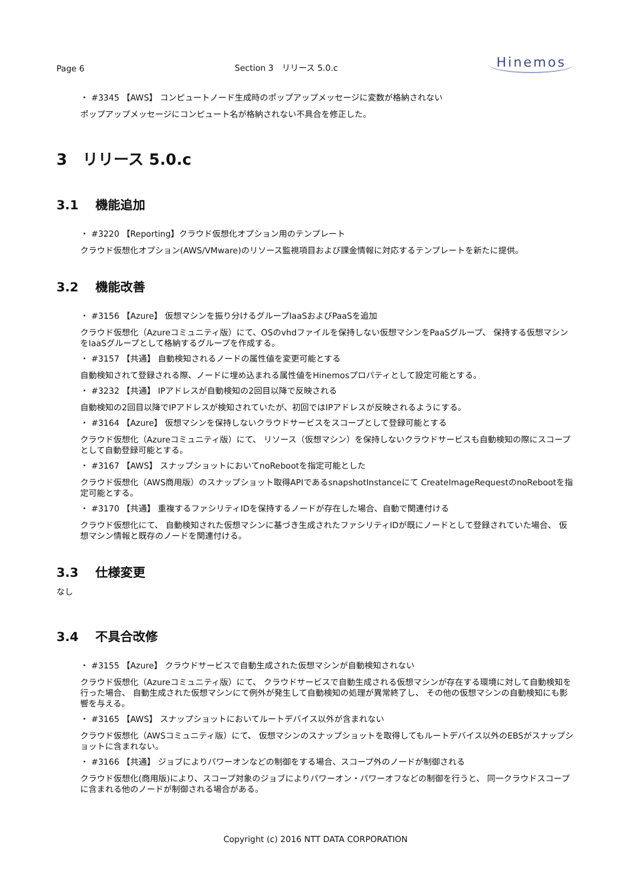Page 6 Section 3　リリース 5.0.c Hinemos
・ #3345 【AWS】 コンピュートノード生成時のポップアップメッセージに変数が格納されない
ポップアップメッセージにコンピュート名が格納されない不具合を修正した。
3　リリース 5.0.c
3.1　 機能追加
・ #3220 【Reporting】クラウド仮想化オプション用のテンプレート
クラウド仮想化オプション(AWS/VMware)のリソース監視項目および課金情報に対応するテンプレートを新たに提供。
3.2　 機能改善
・ #3156 【Azure】 仮想マシンを振り分けるグループIaaSおよびPaaSを追加
クラウド仮想化（Azureコミュニティ版）にて、OSのvhdファイルを保持しない仮想マシンをPaaSグループ、 保持する仮想マシンをIaaSグループとして格納するグループを作成する。
・ #3157 【共通】 自動検知されるノードの属性値を変更可能とする
自動検知されて登録される際、ノードに埋め込まれる属性値をHinemosプロパティとして設定可能とする。
・ #3232 【共通】 IPアドレスが自動検知の2回目以降で反映される
自動検知の2回目以降でIPアドレスが検知されていたが、初回ではIPアドレスが反映されるようにする。
・ #3164 【Azure】 仮想マシンを保持しないクラウドサービスをスコープとして登録可能とする
クラウド仮想化（Azureコミュニティ版）にて、 リソース（仮想マシン）を保持しないクラウドサービスも自動検知の際にスコープとして自動登録可能とする。
・ #3167 【AWS】 スナップショットにおいてnoRebootを指定可能とした
クラウド仮想化（AWS商用版）のスナップショット取得APIであるsnapshotInstanceにて CreateImageRequestのnoRebootを指定可能とする。
・ #3170 【共通】 重複するファシリティIDを保持するノードが存在した場合、自動で関連付ける
クラウド仮想化にて、 自動検知された仮想マシンに基づき生成されたファシリティIDが既にノードとして登録されていた場合、 仮想マシン情報と既存のノードを関連付ける。
3.3　 仕様変更
なし
3.4　 不具合改修
・ #3155 【Azure】 クラウドサービスで自動生成された仮想マシンが自動検知されない
クラウド仮想化（Azureコミュニティ版）にて、 クラウドサービスで自動生成される仮想マシンが存在する環境に対して自動検知を行った場合、 自動生成された仮想マシンにて例外が発生して自動検知の処理が異常終了し、 その他の仮想マシンの自動検知にも影響を与える。
・ #3165 【AWS】 スナップショットにおいてルートデバイス以外が含まれない
クラウド仮想化（AWSコミュニティ版）にて、 仮想マシンのスナップショットを取得してもルートデバイス以外のEBSがスナップショットに含まれない。
・ #3166 【共通】 ジョブによりパワーオンなどの制御をする場合、スコープ外のノードが制御される
クラウド仮想化(商用版)により、スコープ対象のジョブによりパワーオン・パワーオフなどの制御を行うと、 同一クラウドスコープに含まれる他のノードが制御される場合がある。
Copyright (c) 2016 NTT DATA CORPORATION